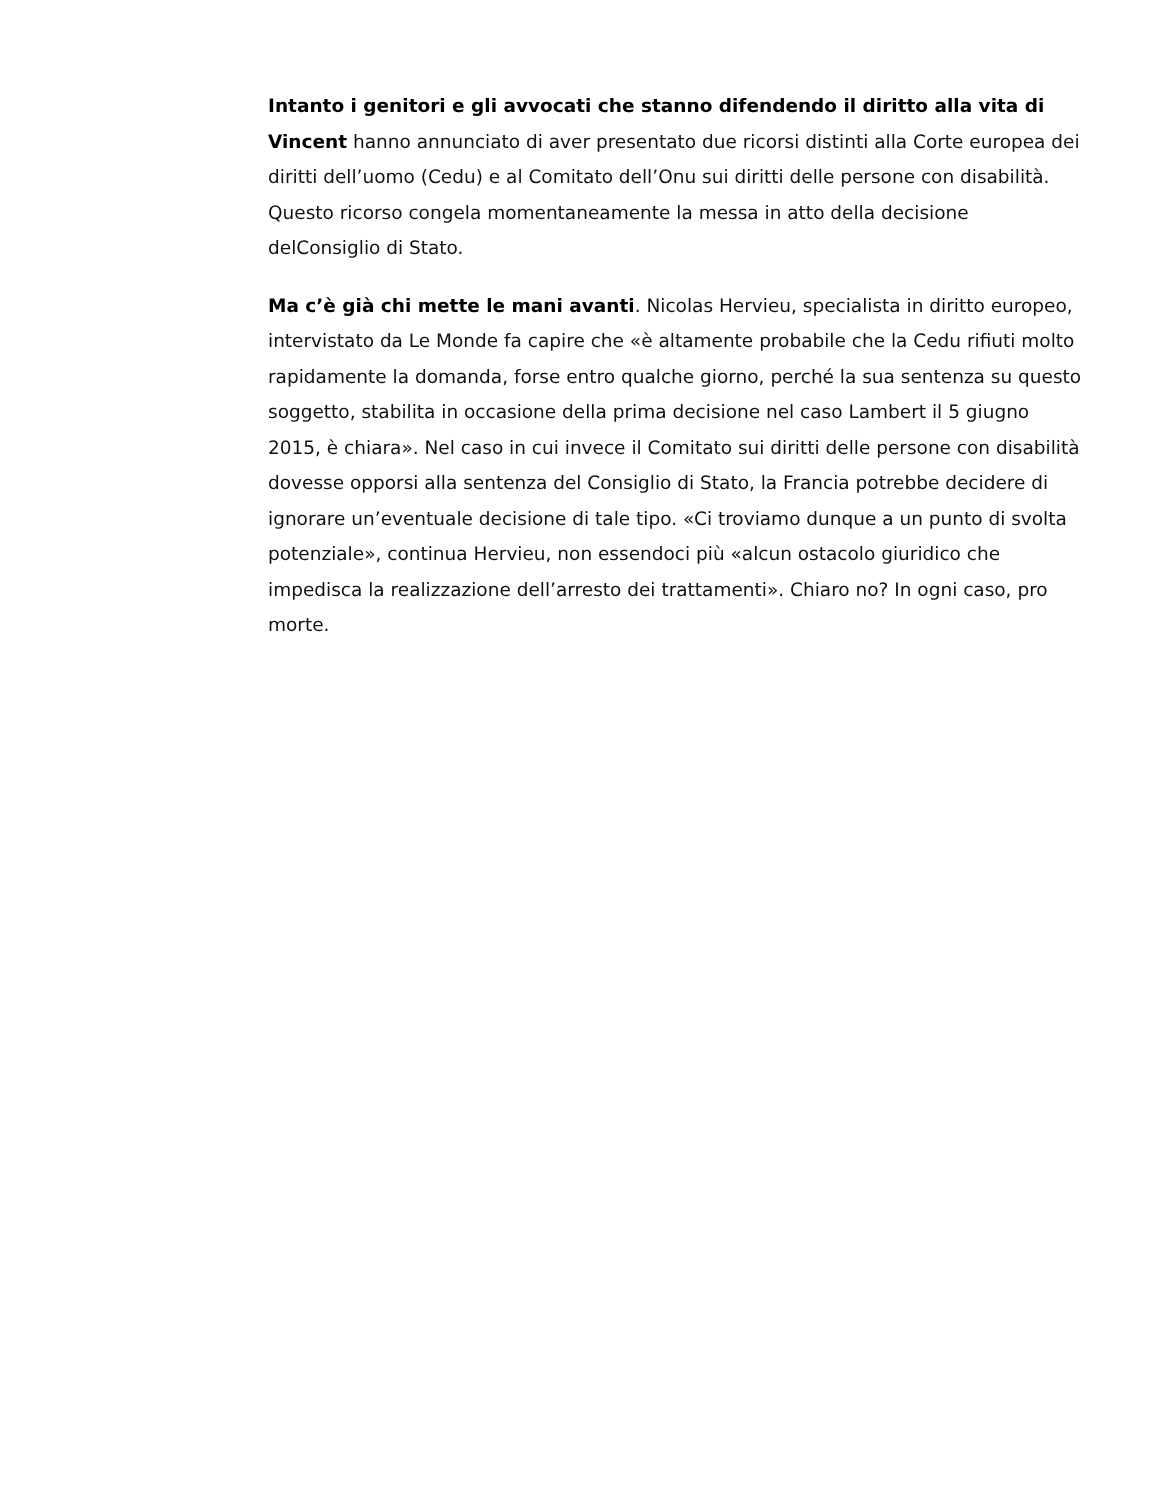Intanto i genitori e gli avvocati che stanno difendendo il diritto alla vita di Vincent hanno annunciato di aver presentato due ricorsi distinti alla Corte europea dei diritti dell’uomo (Cedu) e al Comitato dell’Onu sui diritti delle persone con disabilità. Questo ricorso congela momentaneamente la messa in atto della decisione delConsiglio di Stato.
Ma c’è già chi mette le mani avanti. Nicolas Hervieu, specialista in diritto europeo, intervistato da Le Monde fa capire che «è altamente probabile che la Cedu rifiuti molto rapidamente la domanda, forse entro qualche giorno, perché la sua sentenza su questo soggetto, stabilita in occasione della prima decisione nel caso Lambert il 5 giugno 2015, è chiara». Nel caso in cui invece il Comitato sui diritti delle persone con disabilità dovesse opporsi alla sentenza del Consiglio di Stato, la Francia potrebbe decidere di ignorare un’eventuale decisione di tale tipo. «Ci troviamo dunque a un punto di svolta potenziale», continua Hervieu, non essendoci più «alcun ostacolo giuridico che impedisca la realizzazione dell’arresto dei trattamenti». Chiaro no? In ogni caso, pro morte.